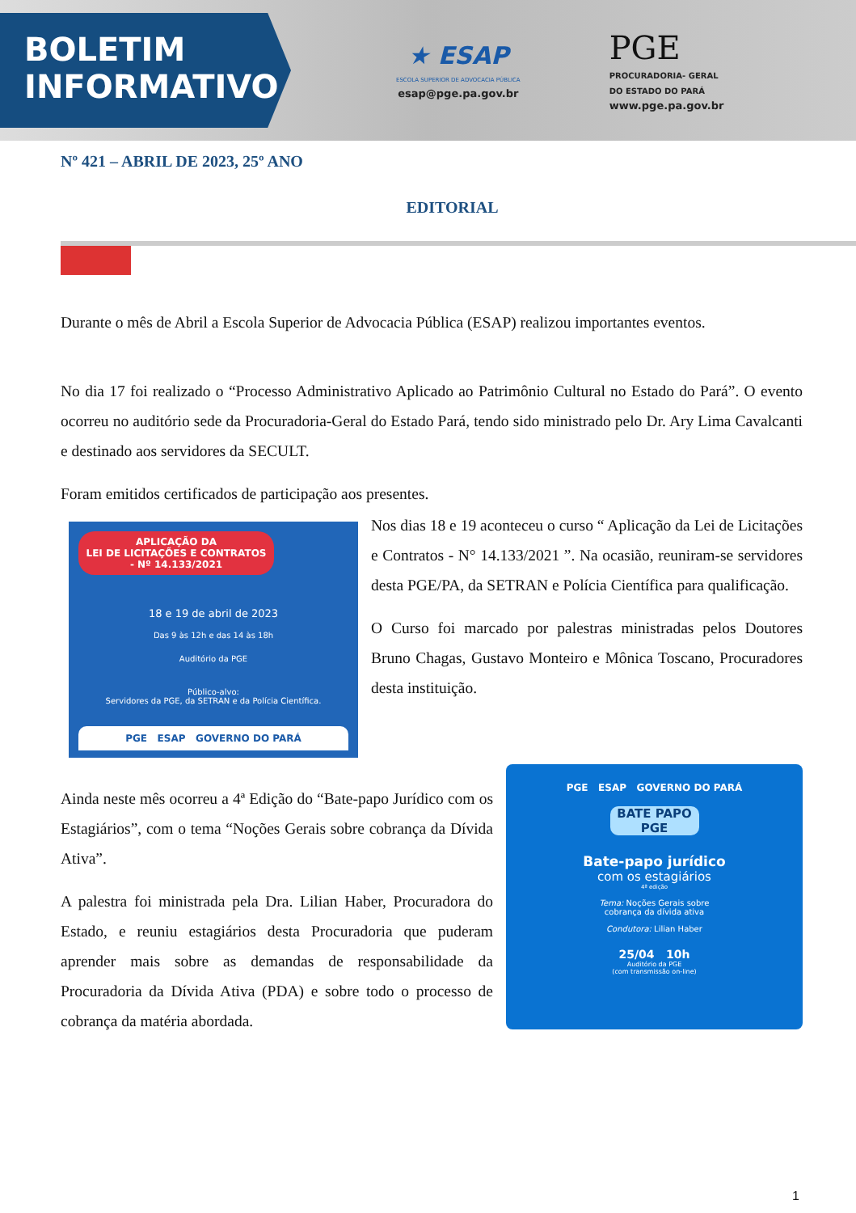BOLETIM
INFORMATIVO
★ ESAP
ESCOLA SUPERIOR DE ADVOCACIA PÚBLICA
esap@pge.pa.gov.br
PGE
PROCURADORIA- GERAL
DO ESTADO DO PARÁ
www.pge.pa.gov.br
Nº 421 – ABRIL DE 2023, 25º ANO
EDITORIAL
Durante o mês de Abril a Escola Superior de Advocacia Pública (ESAP) realizou importantes eventos.
No dia 17 foi realizado o “Processo Administrativo Aplicado ao Patrimônio Cultural no Estado do Pará”. O evento ocorreu no auditório sede da Procuradoria-Geral do Estado Pará, tendo sido ministrado pelo Dr. Ary Lima Cavalcanti e destinado aos servidores da SECULT.
Foram emitidos certificados de participação aos presentes.
APLICAÇÃO DA
LEI DE LICITAÇÕES E CONTRATOS
- Nº 14.133/2021
18 e 19 de abril de 2023
Das 9 às 12h e das 14 às 18h
Auditório da PGE
Público-alvo:
Servidores da PGE, da SETRAN e da Polícia Científica.
PGE ESAP GOVERNO DO PARÁ
Nos dias 18 e 19 aconteceu o curso “ Aplicação da Lei de Licitações e Contratos - N° 14.133/2021 ”. Na ocasião, reuniram-se servidores desta PGE/PA, da SETRAN e Polícia Científica para qualificação.
O Curso foi marcado por palestras ministradas pelos Doutores Bruno Chagas, Gustavo Monteiro e Mônica Toscano, Procuradores desta instituição.
Ainda neste mês ocorreu a 4ª Edição do “Bate-papo Jurídico com os Estagiários”, com o tema “Noções Gerais sobre cobrança da Dívida Ativa”.
A palestra foi ministrada pela Dra. Lilian Haber, Procuradora do Estado, e reuniu estagiários desta Procuradoria que puderam aprender mais sobre as demandas de responsabilidade da Procuradoria da Dívida Ativa (PDA) e sobre todo o processo de cobrança da matéria abordada.
PGE ESAP GOVERNO DO PARÁ
BATE PAPO PGE
Bate-papo jurídico
com os estagiários
4ª edição
Tema: Noções Gerais sobre
cobrança da dívida ativa
Condutora: Lilian Haber
25/04 10h
Auditório da PGE
(com transmissão on-line)
1